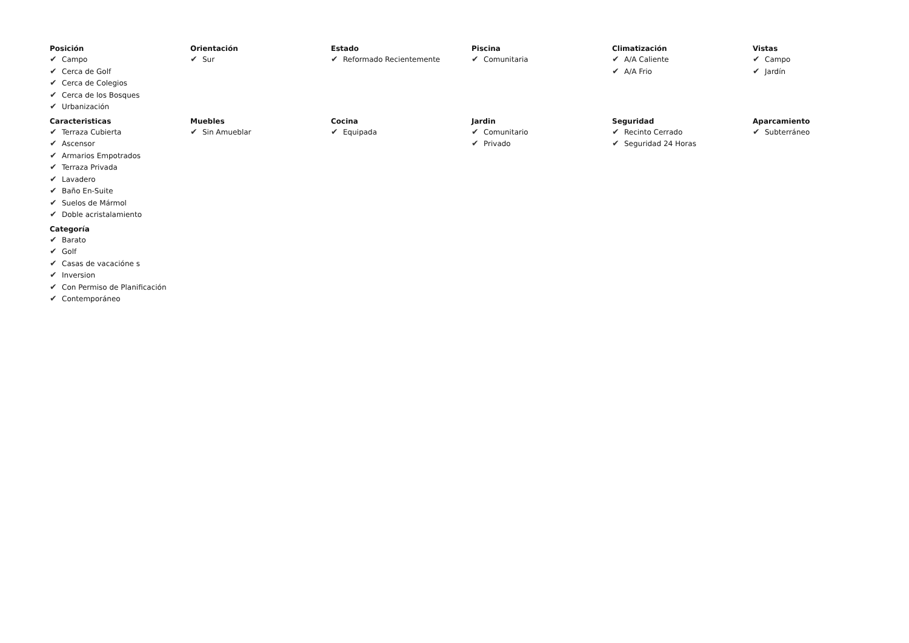Posición
✔ Campo
✔ Cerca de Golf
✔ Cerca de Colegios
✔ Cerca de los Bosques
✔ Urbanización
Orientación
✔ Sur
Estado
✔ Reformado Recientemente
Piscina
✔ Comunitaria
Climatización
✔ A/A Caliente
✔ A/A Frio
Vistas
✔ Campo
✔ Jardín
Caracteristicas
✔ Terraza Cubierta
✔ Ascensor
✔ Armarios Empotrados
✔ Terraza Privada
✔ Lavadero
✔ Baño En-Suite
✔ Suelos de Mármol
✔ Doble acristalamiento
Muebles
✔ Sin Amueblar
Cocina
✔ Equipada
Jardin
✔ Comunitario
✔ Privado
Seguridad
✔ Recinto Cerrado
✔ Seguridad 24 Horas
Aparcamiento
✔ Subterráneo
Categoría
✔ Barato
✔ Golf
✔ Casas de vacacióne s
✔ Inversion
✔ Con Permiso de Planificación
✔ Contemporáneo